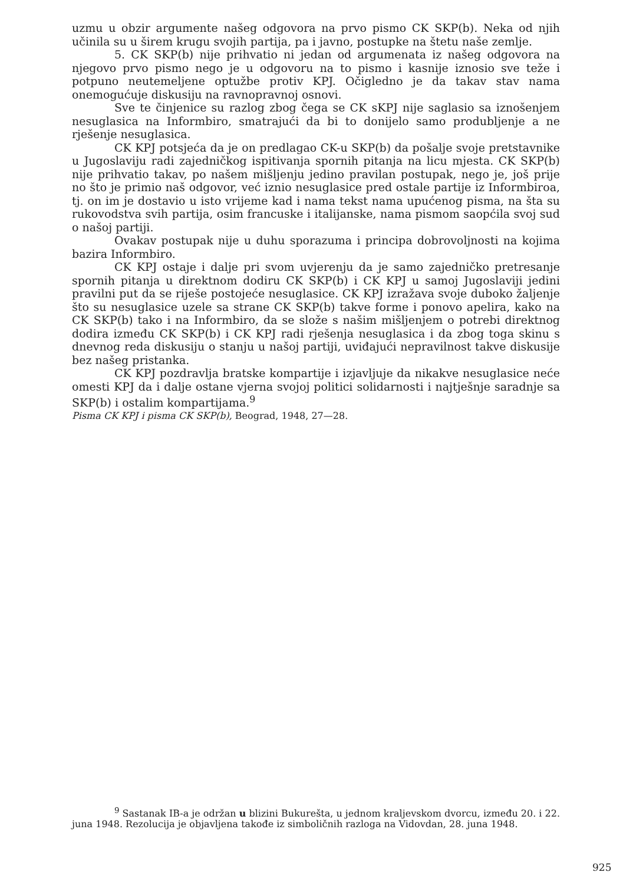uzmu u obzir argumente našeg odgovora na prvo pismo CK SKP(b). Neka od njih učinila su u širem krugu svojih partija, pa i javno, postupke na štetu naše zemlje.
5. CK SKP(b) nije prihvatio ni jedan od argumenata iz našeg odgovora na njegovo prvo pismo nego je u odgovoru na to pismo i kasnije iznosio sve teže i potpuno neutemeljene optužbe protiv KPJ. Očigledno je da takav stav nama onemogućuje diskusiju na ravnopravnoj osnovi.
Sve te činjenice su razlog zbog čega se CK sKPJ nije saglasio sa iznošenjem nesuglasica na Informbiro, smatrajući da bi to donijelo samo produbljenje a ne rješenje nesuglasica.
CK KPJ potsjeća da je on predlagao CK-u SKP(b) da pošalje svoje pretstavnike u Jugoslaviju radi zajedničkog ispitivanja spornih pitanja na licu mjesta. CK SKP(b) nije prihvatio takav, po našem mišljenju jedino pravilan postupak, nego je, još prije no što je primio naš odgovor, već iznio nesuglasice pred ostale partije iz Informbiroa, tj. on im je dostavio u isto vrijeme kad i nama tekst nama upućenog pisma, na šta su rukovodstva svih partija, osim francuske i italijanske, nama pismom saopćila svoj sud o našoj partiji.
Ovakav postupak nije u duhu sporazuma i principa dobrovoljnosti na kojima bazira Informbiro.
CK KPJ ostaje i dalje pri svom uvjerenju da je samo zajedničko pretresanje spornih pitanja u direktnom dodiru CK SKP(b) i CK KPJ u samoj Jugoslaviji jedini pravilni put da se riješe postojeće nesuglasice. CK KPJ izražava svoje duboko žaljenje što su nesuglasice uzele sa strane CK SKP(b) takve forme i ponovo apelira, kako na CK SKP(b) tako i na Informbiro, da se slože s našim mišljenjem o potrebi direktnog dodira između CK SKP(b) i CK KPJ radi rješenja nesuglasica i da zbog toga skinu s dnevnog reda diskusiju o stanju u našoj partiji, uviđajući nepravilnost takve diskusije bez našeg pristanka.
CK KPJ pozdravlja bratske kompartije i izjavljuje da nikakve nesuglasice neće omesti KPJ da i dalje ostane vjerna svojoj politici solidarnosti i najtješnje saradnje sa SKP(b) i ostalim kompartijama.<sup>9</sup>
Pisma CK KPJ i pisma CK SKP(b), Beograd, 1948, 27—28.
<sup>9</sup> Sastanak IB-a je održan u blizini Bukurešta, u jednom kraljevskom dvorcu, između 20. i 22. juna 1948. Rezolucija je objavljena takođe iz simboličnih razloga na Vidovdan, 28. juna 1948.
925